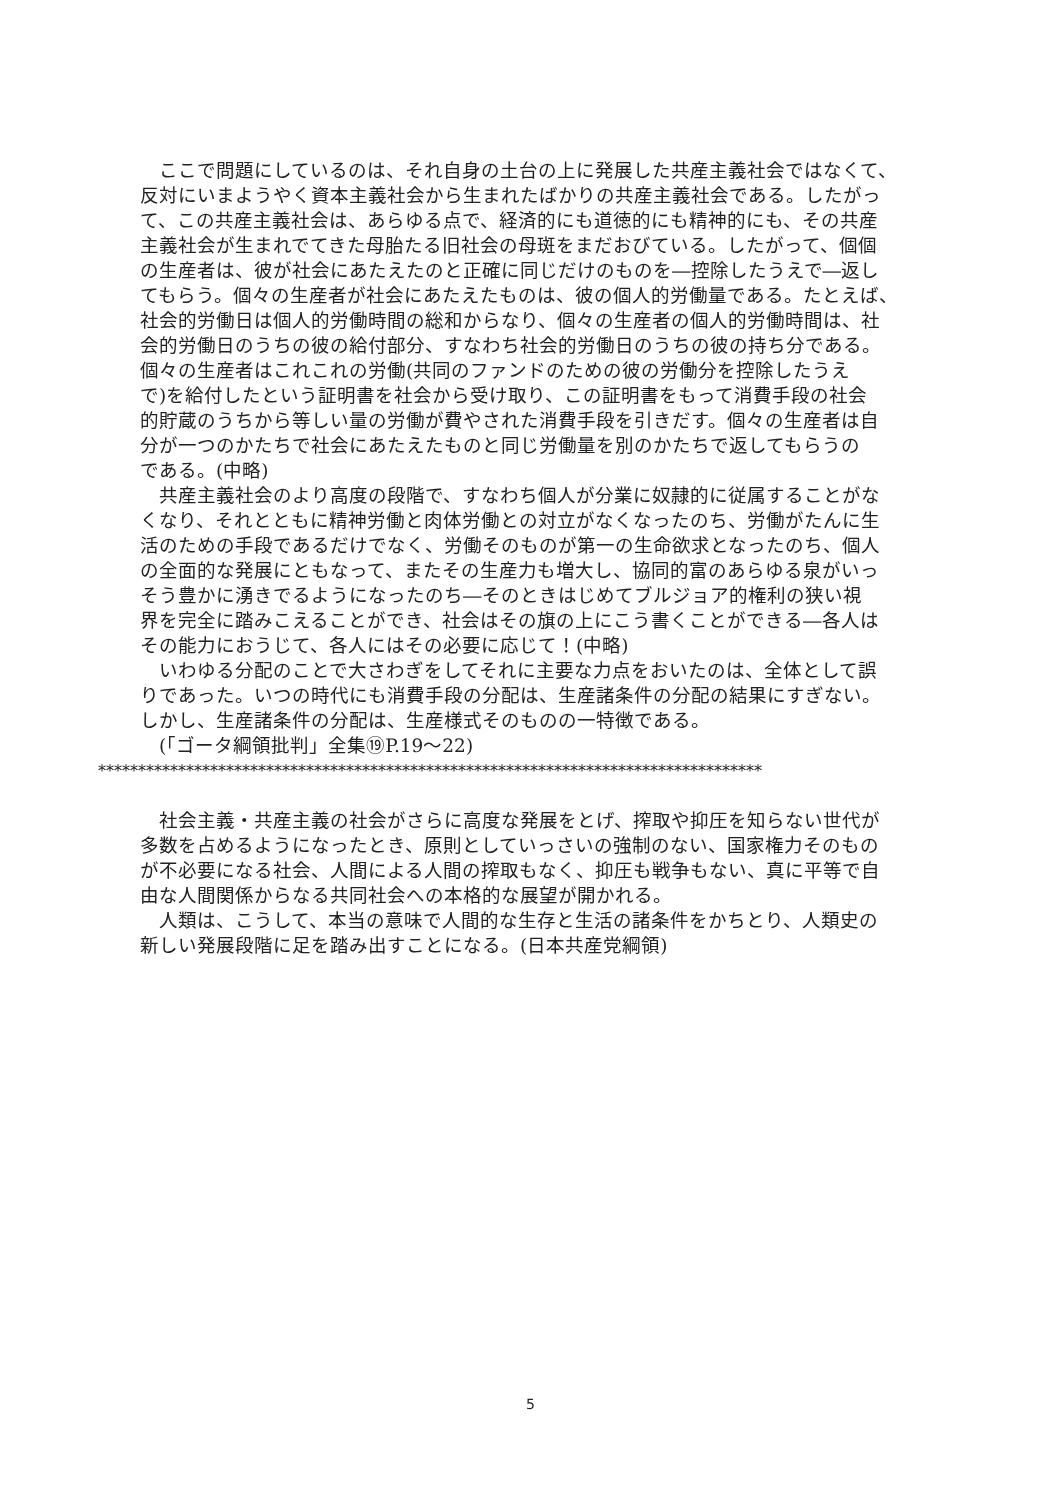ここで問題にしているのは、それ自身の土台の上に発展した共産主義社会ではなくて、
反対にいまようやく資本主義社会から生まれたばかりの共産主義社会である。したがっ
て、この共産主義社会は、あらゆる点で、経済的にも道徳的にも精神的にも、その共産
主義社会が生まれでてきた母胎たる旧社会の母斑をまだおびている。したがって、個個
の生産者は、彼が社会にあたえたのと正確に同じだけのものを―控除したうえで―返し
てもらう。個々の生産者が社会にあたえたものは、彼の個人的労働量である。たとえば、
社会的労働日は個人的労働時間の総和からなり、個々の生産者の個人的労働時間は、社
会的労働日のうちの彼の給付部分、すなわち社会的労働日のうちの彼の持ち分である。
個々の生産者はこれこれの労働(共同のファンドのための彼の労働分を控除したうえ
で)を給付したという証明書を社会から受け取り、この証明書をもって消費手段の社会
的貯蔵のうちから等しい量の労働が費やされた消費手段を引きだす。個々の生産者は自
分が一つのかたちで社会にあたえたものと同じ労働量を別のかたちで返してもらうの
である。(中略)
　共産主義社会のより高度の段階で、すなわち個人が分業に奴隷的に従属することがな
くなり、それとともに精神労働と肉体労働との対立がなくなったのち、労働がたんに生
活のための手段であるだけでなく、労働そのものが第一の生命欲求となったのち、個人
の全面的な発展にともなって、またその生産力も増大し、協同的富のあらゆる泉がいっ
そう豊かに湧きでるようになったのち―そのときはじめてブルジョア的権利の狭い視
界を完全に踏みこえることができ、社会はその旗の上にこう書くことができる―各人は
その能力におうじて、各人にはその必要に応じて！(中略)
　いわゆる分配のことで大さわぎをしてそれに主要な力点をおいたのは、全体として誤
りであった。いつの時代にも消費手段の分配は、生産諸条件の分配の結果にすぎない。
しかし、生産諸条件の分配は、生産様式そのものの一特徴である。
　(「ゴータ綱領批判」全集⑲P.19～22)
***********************************************************************************
　社会主義・共産主義の社会がさらに高度な発展をとげ、搾取や抑圧を知らない世代が
多数を占めるようになったとき、原則としていっさいの強制のない、国家権力そのもの
が不必要になる社会、人間による人間の搾取もなく、抑圧も戦争もない、真に平等で自
由な人間関係からなる共同社会への本格的な展望が開かれる。
　人類は、こうして、本当の意味で人間的な生存と生活の諸条件をかちとり、人類史の
新しい発展段階に足を踏み出すことになる。(日本共産党綱領)
5